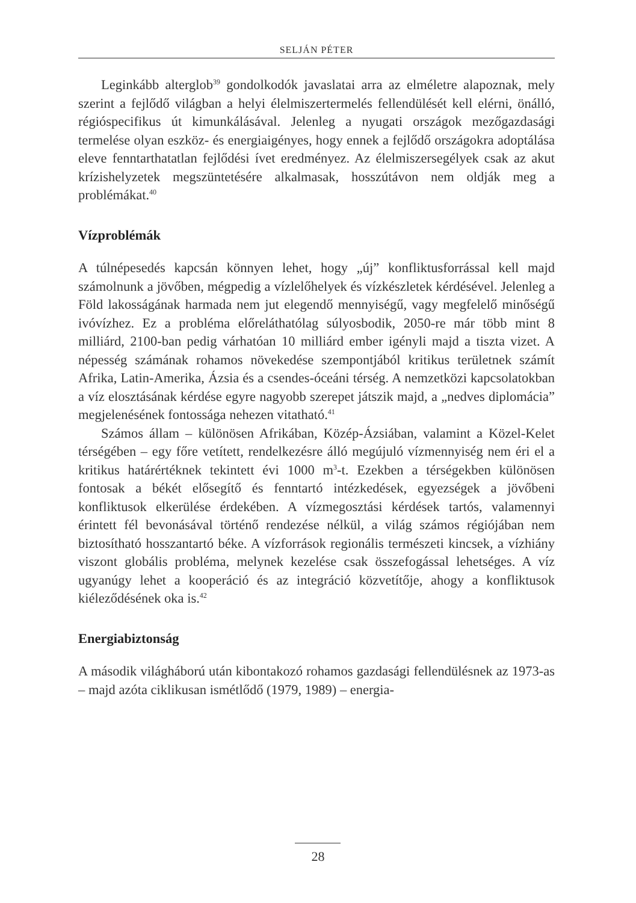SELJÁN PÉTER
Leginkább alterglob<sup>39</sup> gondolkodók javaslatai arra az elméletre alapoznak, mely szerint a fejlődő világban a helyi élelmiszertermelés fellendülését kell elérni, önálló, régióspecifikus út kimunkálásával. Jelenleg a nyugati országok mezőgazdasági termelése olyan eszköz- és energiaigényes, hogy ennek a fejlődő országokra adoptálása eleve fenntarthatatlan fejlődési ívet eredményez. Az élelmiszersegélyek csak az akut krízishelyzetek megszüntetésére alkalmasak, hosszútávon nem oldják meg a problémákat.<sup>40</sup>
Vízproblémák
A túlnépesedés kapcsán könnyen lehet, hogy „új” konfliktusforrással kell majd számolnunk a jövőben, mégpedig a vízlelőhelyek és vízkészletek kérdésével. Jelenleg a Föld lakosságának harmada nem jut elegendő mennyiségű, vagy megfelelő minőségű ivóvízhez. Ez a probléma előreláthatólag súlyosbodik, 2050-re már több mint 8 milliárd, 2100-ban pedig várhatóan 10 milliárd ember igényli majd a tiszta vizet. A népesség számának rohamos növekedése szempontjából kritikus területnek számít Afrika, Latin-Amerika, Ázsia és a csendes-óceáni térség. A nemzetközi kapcsolatokban a víz elosztásának kérdése egyre nagyobb szerepet játszik majd, a „nedves diplomácia” megjelenésének fontossága nehezen vitatható.<sup>41</sup>
Számos állam – különösen Afrikában, Közép-Ázsiában, valamint a Közel-Kelet térségében – egy főre vetített, rendelkezésre álló megújuló vízmennyiség nem éri el a kritikus határértéknek tekintett évi 1000 m<sup>3</sup>-t. Ezekben a térségekben különösen fontosak a békét elősegítő és fenntartó intézkedések, egyezségek a jövőbeni konfliktusok elkerülése érdekében. A vízmegosztási kérdések tartós, valamennyi érintett fél bevonásával történő rendezése nélkül, a világ számos régiójában nem biztosítható hosszantartó béke. A vízforrások regionális természeti kincsek, a vízhiány viszont globális probléma, melynek kezelése csak összefogással lehetséges. A víz ugyanúgy lehet a kooperáció és az integráció közvetítője, ahogy a konfliktusok kiéleződésének oka is.<sup>42</sup>
Energiabiztonság
A második világháború után kibontakozó rohamos gazdasági fellendülésnek az 1973-as – majd azóta ciklikusan ismétlődő (1979, 1989) – energia-
28